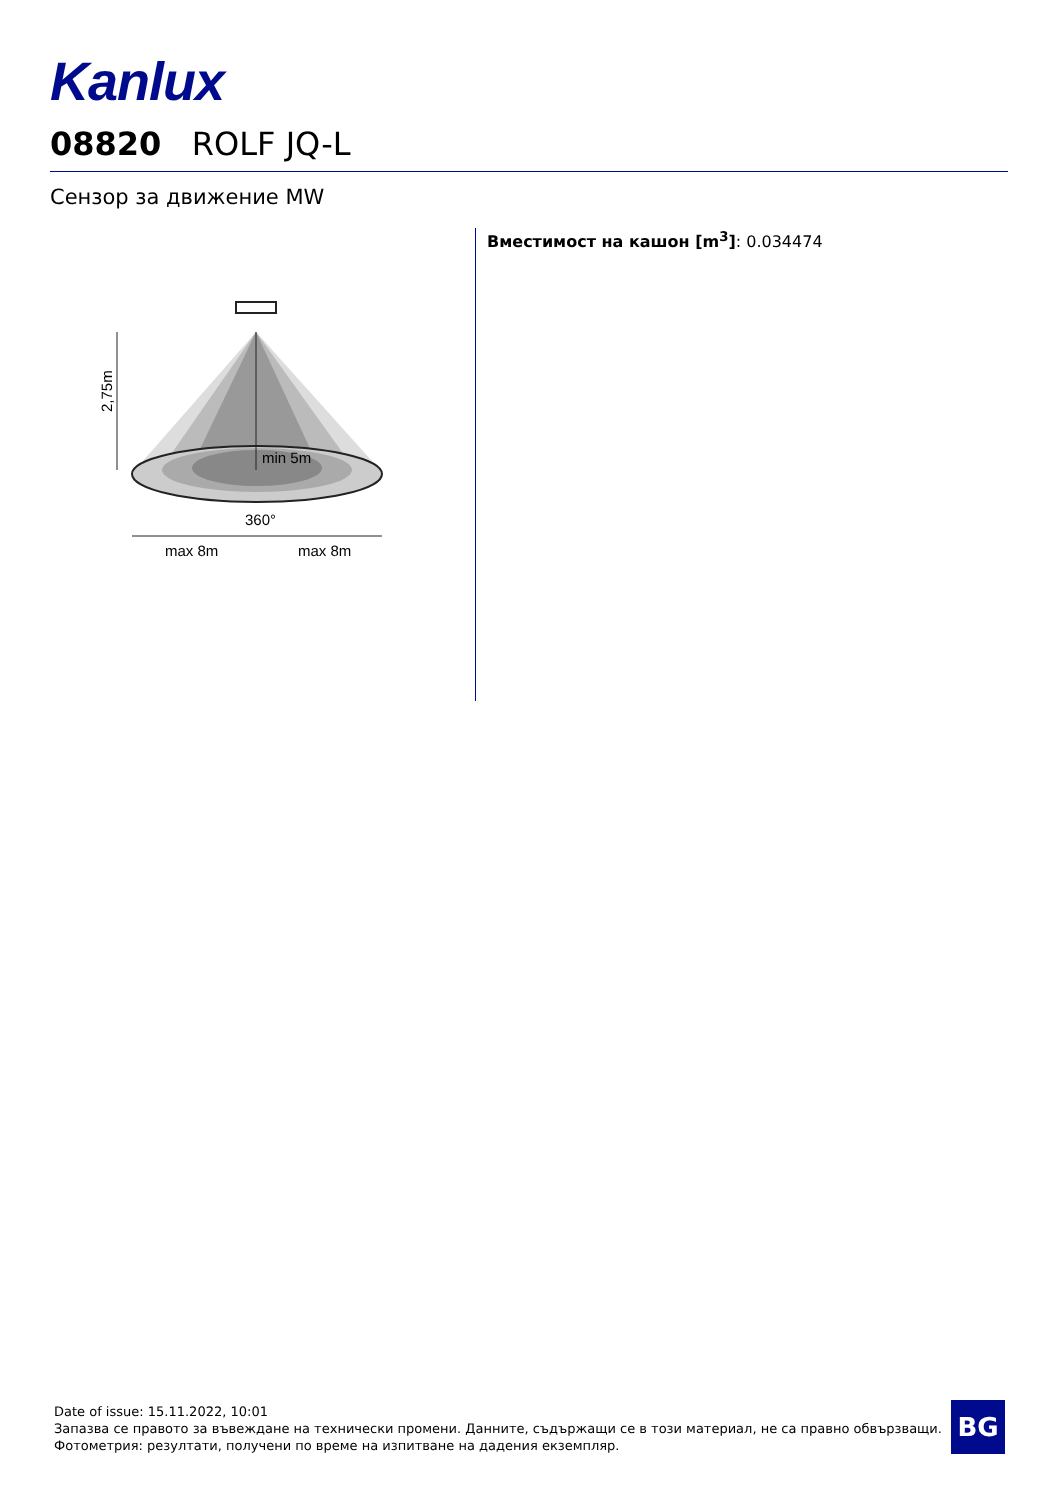Kanlux
08820 ROLF JQ-L
Сензор за движение MW
2,75m
min 5m
360°
max 8m
max 8m
Вместимост на кашон [m<sup>3</sup>]: 0.034474
Date of issue: 15.11.2022, 10:01
Запазва се правото за въвеждане на технически промени. Данните, съдържащи се в този материал, не са правно обвързващи.
Фотометрия: резултати, получени по време на изпитване на дадения екземпляр.
BG